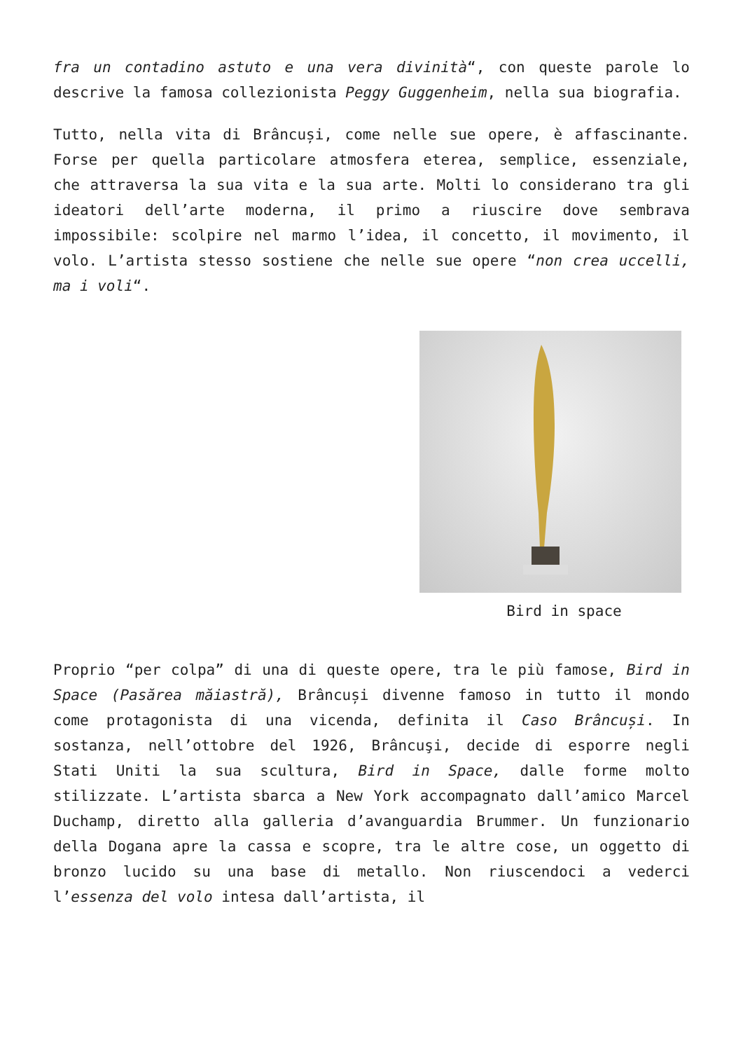fra un contadino astuto e una vera divinità“, con queste parole lo descrive la famosa collezionista Peggy Guggenheim, nella sua biografia.
Tutto, nella vita di Brâncuși, come nelle sue opere, è affascinante. Forse per quella particolare atmosfera eterea, semplice, essenziale, che attraversa la sua vita e la sua arte. Molti lo considerano tra gli ideatori dell’arte moderna, il primo a riuscire dove sembrava impossibile: scolpire nel marmo l’idea, il concetto, il movimento, il volo. L’artista stesso sostiene che nelle sue opere “non crea uccelli, ma i voli“.
Bird in space
Proprio “per colpa” di una di queste opere, tra le più famose, Bird in Space (Pasărea măiastră), Brâncuși divenne famoso in tutto il mondo come protagonista di una vicenda, definita il Caso Brâncuși. In sostanza, nell’ottobre del 1926, Brâncuşi, decide di esporre negli Stati Uniti la sua scultura, Bird in Space, dalle forme molto stilizzate. L’artista sbarca a New York accompagnato dall’amico Marcel Duchamp, diretto alla galleria d’avanguardia Brummer. Un funzionario della Dogana apre la cassa e scopre, tra le altre cose, un oggetto di bronzo lucido su una base di metallo. Non riuscendoci a vederci l’essenza del volo intesa dall’artista, il